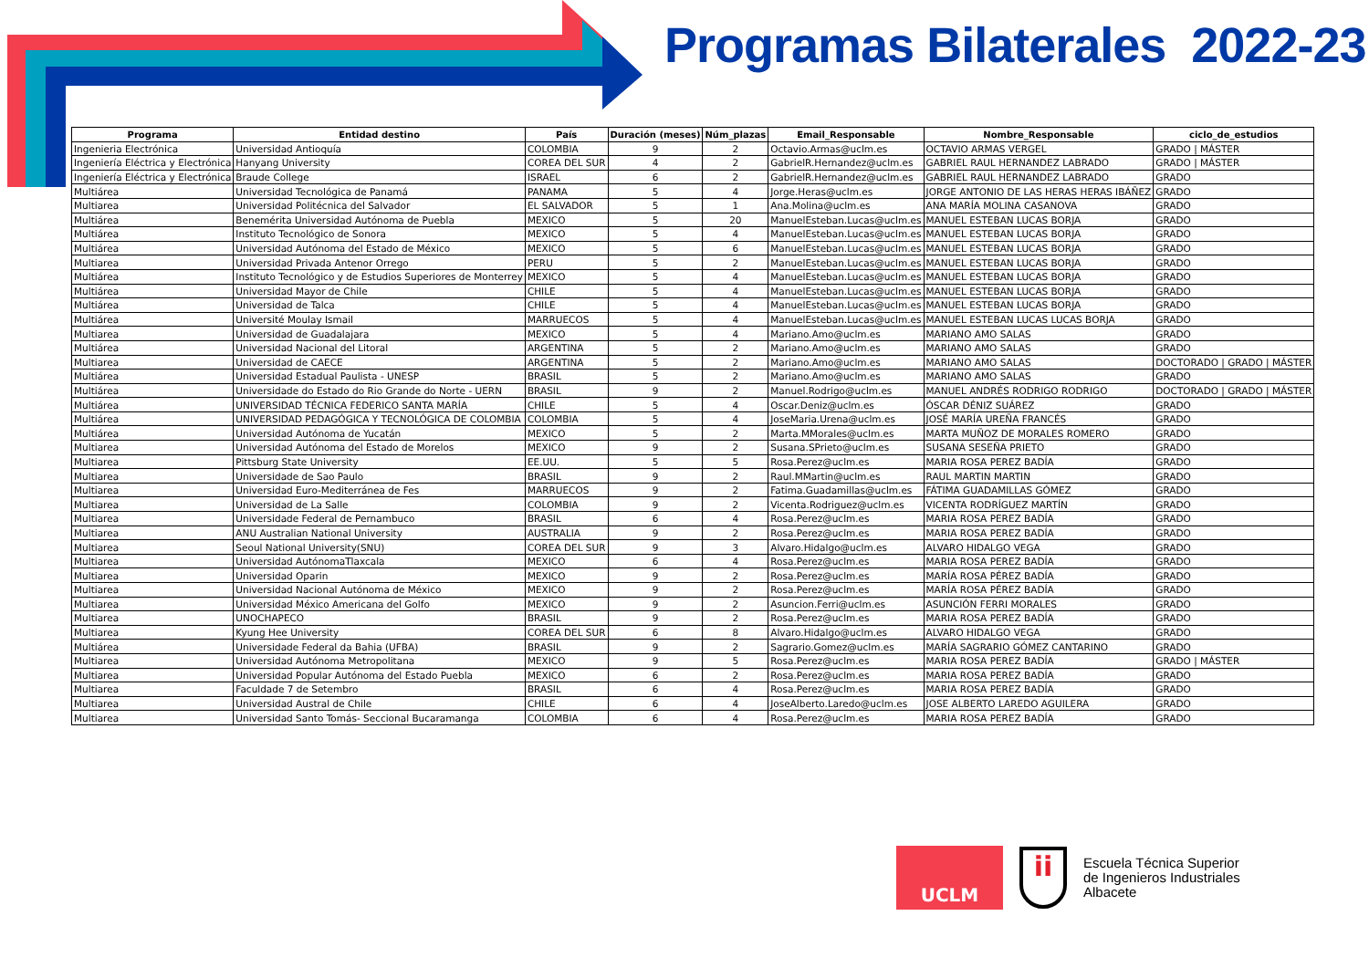Programas Bilaterales 2022-23
| Programa | Entidad destino | País | Duración (meses) | Núm_plazas | Email_Responsable | Nombre_Responsable | ciclo_de_estudios |
| --- | --- | --- | --- | --- | --- | --- | --- |
| Ingenieria Electrónica | Universidad Antioquía | COLOMBIA | 9 | 2 | Octavio.Armas@uclm.es | OCTAVIO ARMAS VERGEL | GRADO / MÁSTER |
| Ingeniería Eléctrica y Electrónica | Hanyang University | COREA DEL SUR | 4 | 2 | GabrielR.Hernandez@uclm.es | GABRIEL RAUL HERNANDEZ LABRADO | GRADO / MÁSTER |
| Ingeniería Eléctrica y Electrónica | Braude College | ISRAEL | 6 | 2 | GabrielR.Hernandez@uclm.es | GABRIEL RAUL HERNANDEZ LABRADO | GRADO |
| Multiárea | Universidad Tecnológica de Panamá | PANAMA | 5 | 4 | Jorge.Heras@uclm.es | JORGE ANTONIO DE LAS HERAS HERAS IBÁÑEZ | GRADO |
| Multiarea | Universidad Politécnica del Salvador | EL SALVADOR | 5 | 1 | Ana.Molina@uclm.es | ANA MARÍA MOLINA CASANOVA | GRADO |
| Multiárea | Benemérita Universidad Autónoma de Puebla | MEXICO | 5 | 20 | ManuelEsteban.Lucas@uclm.es | MANUEL ESTEBAN LUCAS BORJA | GRADO |
| Multiárea | Instituto Tecnológico de Sonora | MEXICO | 5 | 4 | ManuelEsteban.Lucas@uclm.es | MANUEL ESTEBAN LUCAS BORJA | GRADO |
| Multiárea | Universidad Autónoma del Estado de México | MEXICO | 5 | 6 | ManuelEsteban.Lucas@uclm.es | MANUEL ESTEBAN LUCAS BORJA | GRADO |
| Multiarea | Universidad Privada Antenor Orrego | PERU | 5 | 2 | ManuelEsteban.Lucas@uclm.es | MANUEL ESTEBAN LUCAS BORJA | GRADO |
| Multiárea | Instituto Tecnológico y de Estudios Superiores de Monterrey | MEXICO | 5 | 4 | ManuelEsteban.Lucas@uclm.es | MANUEL ESTEBAN LUCAS BORJA | GRADO |
| Multiárea | Universidad Mayor de Chile | CHILE | 5 | 4 | ManuelEsteban.Lucas@uclm.es | MANUEL ESTEBAN LUCAS BORJA | GRADO |
| Multiárea | Universidad de Talca | CHILE | 5 | 4 | ManuelEsteban.Lucas@uclm.es | MANUEL ESTEBAN LUCAS BORJA | GRADO |
| Multiárea | Université Moulay Ismail | MARRUECOS | 5 | 4 | ManuelEsteban.Lucas@uclm.es | MANUEL ESTEBAN LUCAS LUCAS BORJA | GRADO |
| Multiarea | Universidad de Guadalajara | MEXICO | 5 | 4 | Mariano.Amo@uclm.es | MARIANO AMO SALAS | GRADO |
| Multiárea | Universidad Nacional del Litoral | ARGENTINA | 5 | 2 | Mariano.Amo@uclm.es | MARIANO AMO SALAS | GRADO |
| Multiarea | Universidad de CAECE | ARGENTINA | 5 | 2 | Mariano.Amo@uclm.es | MARIANO AMO SALAS | DOCTORADO / GRADO / MÁSTER |
| Multiárea | Universidad Estadual Paulista - UNESP | BRASIL | 5 | 2 | Mariano.Amo@uclm.es | MARIANO AMO SALAS | GRADO |
| Multiárea | Universidade do Estado do Rio Grande do Norte - UERN | BRASIL | 9 | 2 | Manuel.Rodrigo@uclm.es | MANUEL ANDRÉS RODRIGO RODRIGO | DOCTORADO / GRADO / MÁSTER |
| Multiárea | UNIVERSIDAD TÉCNICA FEDERICO SANTA MARÍA | CHILE | 5 | 4 | Oscar.Deniz@uclm.es | ÓSCAR DÉNIZ SUÁREZ | GRADO |
| Multiárea | UNIVERSIDAD PEDAGÓGICA Y TECNOLÓGICA DE COLOMBIA | COLOMBIA | 5 | 4 | JoseMaria.Urena@uclm.es | JOSÉ MARÍA UREÑA FRANCÉS | GRADO |
| Multiárea | Universidad Autónoma de Yucatán | MEXICO | 5 | 2 | Marta.MMorales@uclm.es | MARTA MUÑOZ DE MORALES ROMERO | GRADO |
| Multiarea | Universidad Autónoma del Estado de Morelos | MEXICO | 9 | 2 | Susana.SPrieto@uclm.es | SUSANA SESEÑA PRIETO | GRADO |
| Multiarea | Pittsburg State University | EE.UU. | 5 | 5 | Rosa.Perez@uclm.es | MARIA ROSA PEREZ BADÍA | GRADO |
| Multiarea | Universidade de Sao Paulo | BRASIL | 9 | 2 | Raul.MMartin@uclm.es | RAUL MARTIN MARTIN | GRADO |
| Multiarea | Universidad Euro-Mediterránea de Fes | MARRUECOS | 9 | 2 | Fatima.Guadamillas@uclm.es | FÁTIMA GUADAMILLAS GÓMEZ | GRADO |
| Multiarea | Universidad de La Salle | COLOMBIA | 9 | 2 | Vicenta.Rodriguez@uclm.es | VICENTA RODRÍGUEZ MARTÍN | GRADO |
| Multiarea | Universidade Federal de Pernambuco | BRASIL | 6 | 4 | Rosa.Perez@uclm.es | MARIA ROSA PEREZ BADÍA | GRADO |
| Multiarea | ANU Australian National University | AUSTRALIA | 9 | 2 | Rosa.Perez@uclm.es | MARIA ROSA PEREZ BADÍA | GRADO |
| Multiarea | Seoul National University(SNU) | COREA DEL SUR | 9 | 3 | Alvaro.Hidalgo@uclm.es | ALVARO HIDALGO VEGA | GRADO |
| Multiarea | Universidad AutónomaTlaxcala | MEXICO | 6 | 4 | Rosa.Perez@uclm.es | MARIA ROSA PEREZ BADÍA | GRADO |
| Multiarea | Universidad Oparin | MEXICO | 9 | 2 | Rosa.Perez@uclm.es | MARÍA ROSA PÉREZ BADÍA | GRADO |
| Multiarea | Universidad Nacional Autónoma de México | MEXICO | 9 | 2 | Rosa.Perez@uclm.es | MARÍA ROSA PÉREZ BADÍA | GRADO |
| Multiarea | Universidad México Americana del Golfo | MEXICO | 9 | 2 | Asuncion.Ferri@uclm.es | ASUNCIÓN FERRI MORALES | GRADO |
| Multiarea | UNOCHAPECO | BRASIL | 9 | 2 | Rosa.Perez@uclm.es | MARIA ROSA PEREZ BADÍA | GRADO |
| Multiarea | Kyung Hee University | COREA DEL SUR | 6 | 8 | Alvaro.Hidalgo@uclm.es | ALVARO HIDALGO VEGA | GRADO |
| Multiárea | Universidade Federal da Bahia (UFBA) | BRASIL | 9 | 2 | Sagrario.Gomez@uclm.es | MARÍA SAGRARIO GÓMEZ CANTARINO | GRADO |
| Multiarea | Universidad Autónoma Metropolitana | MEXICO | 9 | 5 | Rosa.Perez@uclm.es | MARIA ROSA PEREZ BADÍA | GRADO / MÁSTER |
| Multiarea | Universidad Popular Autónoma del Estado Puebla | MEXICO | 6 | 2 | Rosa.Perez@uclm.es | MARIA ROSA PEREZ BADÍA | GRADO |
| Multiarea | Faculdade 7 de Setembro | BRASIL | 6 | 4 | Rosa.Perez@uclm.es | MARIA ROSA PEREZ BADÍA | GRADO |
| Multiarea | Universidad Austral de Chile | CHILE | 6 | 4 | JoseAlberto.Laredo@uclm.es | JOSE ALBERTO LAREDO AGUILERA | GRADO |
| Multiarea | Universidad Santo Tomás- Seccional Bucaramanga | COLOMBIA | 6 | 4 | Rosa.Perez@uclm.es | MARIA ROSA PEREZ BADÍA | GRADO |
UCLM
ii
Escuela Técnica Superior
de Ingenieros Industriales
Albacete